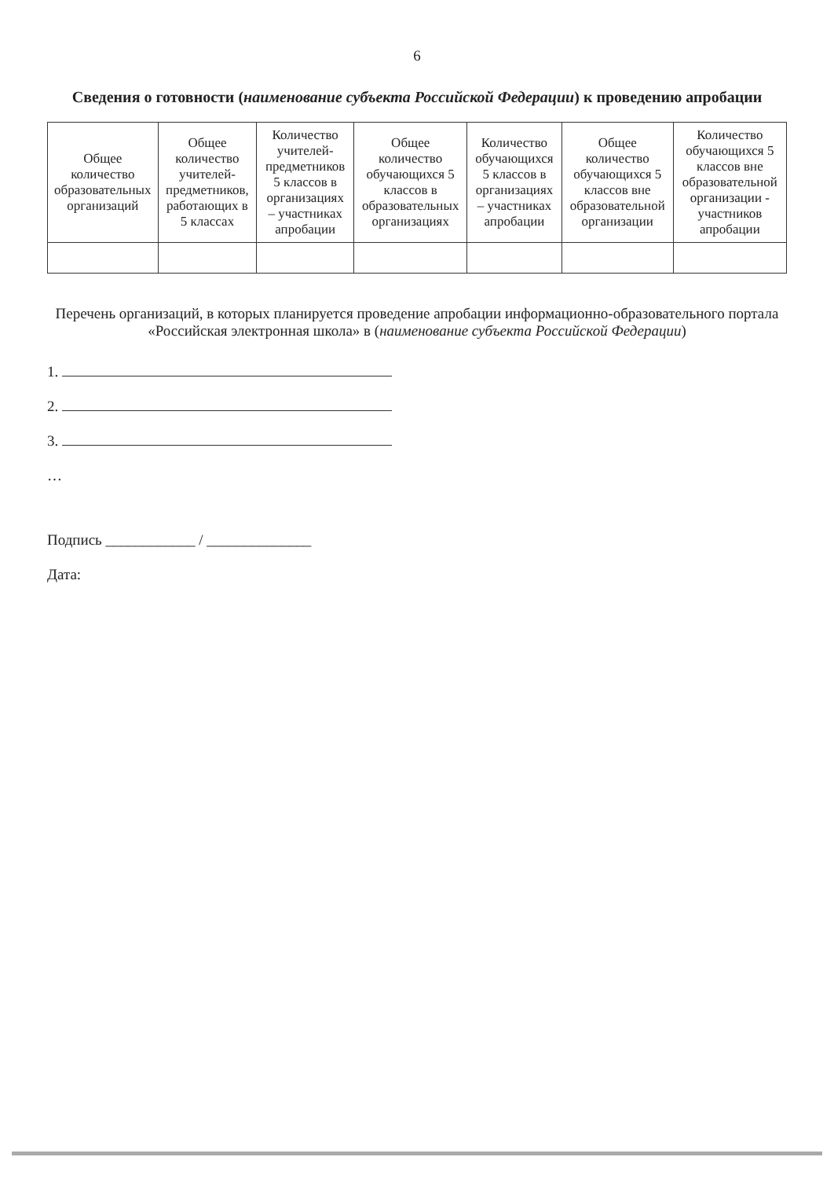6
Сведения о готовности (наименование субъекта Российской Федерации) к проведению апробации
| Общее количество образовательных организаций | Общее количество учителей-предметников, работающих в 5 классах | Количество учителей-предметников 5 классов в организациях – участниках апробации | Общее количество обучающихся 5 классов в образовательных организациях | Количество обучающихся 5 классов в организациях – участниках апробации | Общее количество обучающихся 5 классов вне образовательной организации | Количество обучающихся 5 классов вне образовательной организации - участников апробации |
| --- | --- | --- | --- | --- | --- | --- |
Перечень организаций, в которых планируется проведение апробации информационно-образовательного портала «Российская электронная школа» в (наименование субъекта Российской Федерации)
1.
2.
3.
…
Подпись ____________ / ______________
Дата: